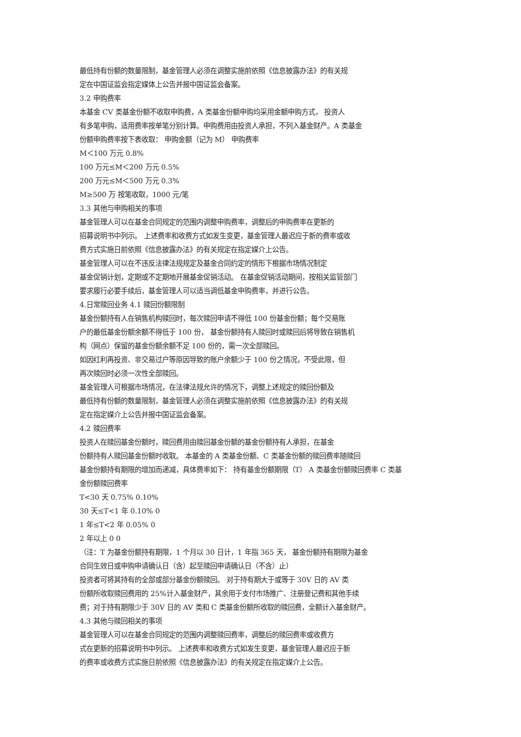最低持有份额的数量限制，基金管理人必须在调整实施前依照《信息披露办法》的有关规
定在中国证监会指定媒体上公告并报中国证监会备案。
3.2 申购费率
本基金 CV 类基金份额不收取申购费，A 类基金份额申购均采用金额申购方式， 投资人
有多笔申购，适用费率按单笔分别计算。申购费用由投资人承担，不列入基金财产。A 类基金
份额申购费率按下表收取： 申购金额（记为 M） 申购费率
M＜100 万元 0.8%
100 万元≤M＜200 万元 0.5%
200 万元≤M＜500 万元 0.3%
M≥500 万 按笔收取，1000 元/笔
3.3 其他与申购相关的事项
基金管理人可以在基金合同规定的范围内调整申购费率，调整后的申购费率在更新的
招募说明书中列示。 上述费率和收费方式如发生变更，基金管理人最迟应于新的费率或收
费方式实施日前依照《信息披露办法》的有关规定在指定媒介上公告。
基金管理人可以在不违反法律法规规定及基金合同约定的情形下根据市场情况制定
基金促销计划，定期或不定期地开展基金促销活动。 在基金促销活动期间，按相关监管部门
要求履行必要手续后，基金管理人可以适当调低基金申购费率，并进行公告。
4.日常赎回业务 4.1 赎回份额限制
基金份额持有人在销售机构赎回时，每次赎回申请不得低 100 份基金份额；每个交易账
户的最低基金份额余额不得低于 100 份， 基金份额持有人赎回时或赎回后将导致在销售机
构（网点）保留的基金份额余额不足 100 份的，需一次全部赎回。
如因红利再投资、非交易过户等原因导致的账户余额少于 100 份之情况，不受此限，但
再次赎回时必须一次性全部赎回。
基金管理人可根据市场情况，在法律法规允许的情况下，调整上述规定的赎回份额及
最低持有份额的数量限制，基金管理人必须在调整实施前依照《信息披露办法》的有关规
定在指定媒介上公告并报中国证监会备案。
4.2 赎回费率
投资人在赎回基金份额时，赎回费用由赎回基金份额的基金份额持有人承担，在基金
份额持有人赎回基金份额时收取。 本基金的 A 类基金份额、C 类基金份额的赎回费率随赎回
基金份额持有期限的增加而递减，具体费率如下： 持有基金份额期限（T） A 类基金份额赎回费率 C 类基
金份额赎回费率
T<30 天 0.75% 0.10%
30 天≤T<1 年 0.10% 0
1 年≤T<2 年 0.05% 0
2 年以上 0 0
（注：T 为基金份额持有期限，1 个月以 30 日计，1 年指 365 天， 基金份额持有期限为基金
合同生效日或申购申请确认日（含）起至赎回申请确认日（不含）止）
投资者可将其持有的全部或部分基金份额赎回。 对于持有期大于或等于 30V 日的 AV 类
份额所收取赎回费用的 25%计入基金财产，其余用于支付市场推广、注册登记费和其他手续
费；对于持有期限少于 30V 日的 AV 类和 C 类基金份额所收取的赎回费，全额计入基金财产。
4.3 其他与赎回相关的事项
基金管理人可以在基金合同规定的范围内调整赎回费率，调整后的赎回费率或收费方
式在更新的招募说明书中列示。 上述费率和收费方式如发生变更，基金管理人最迟应于新
的费率或收费方式实施日前依照《信息披露办法》的有关规定在指定媒介上公告。